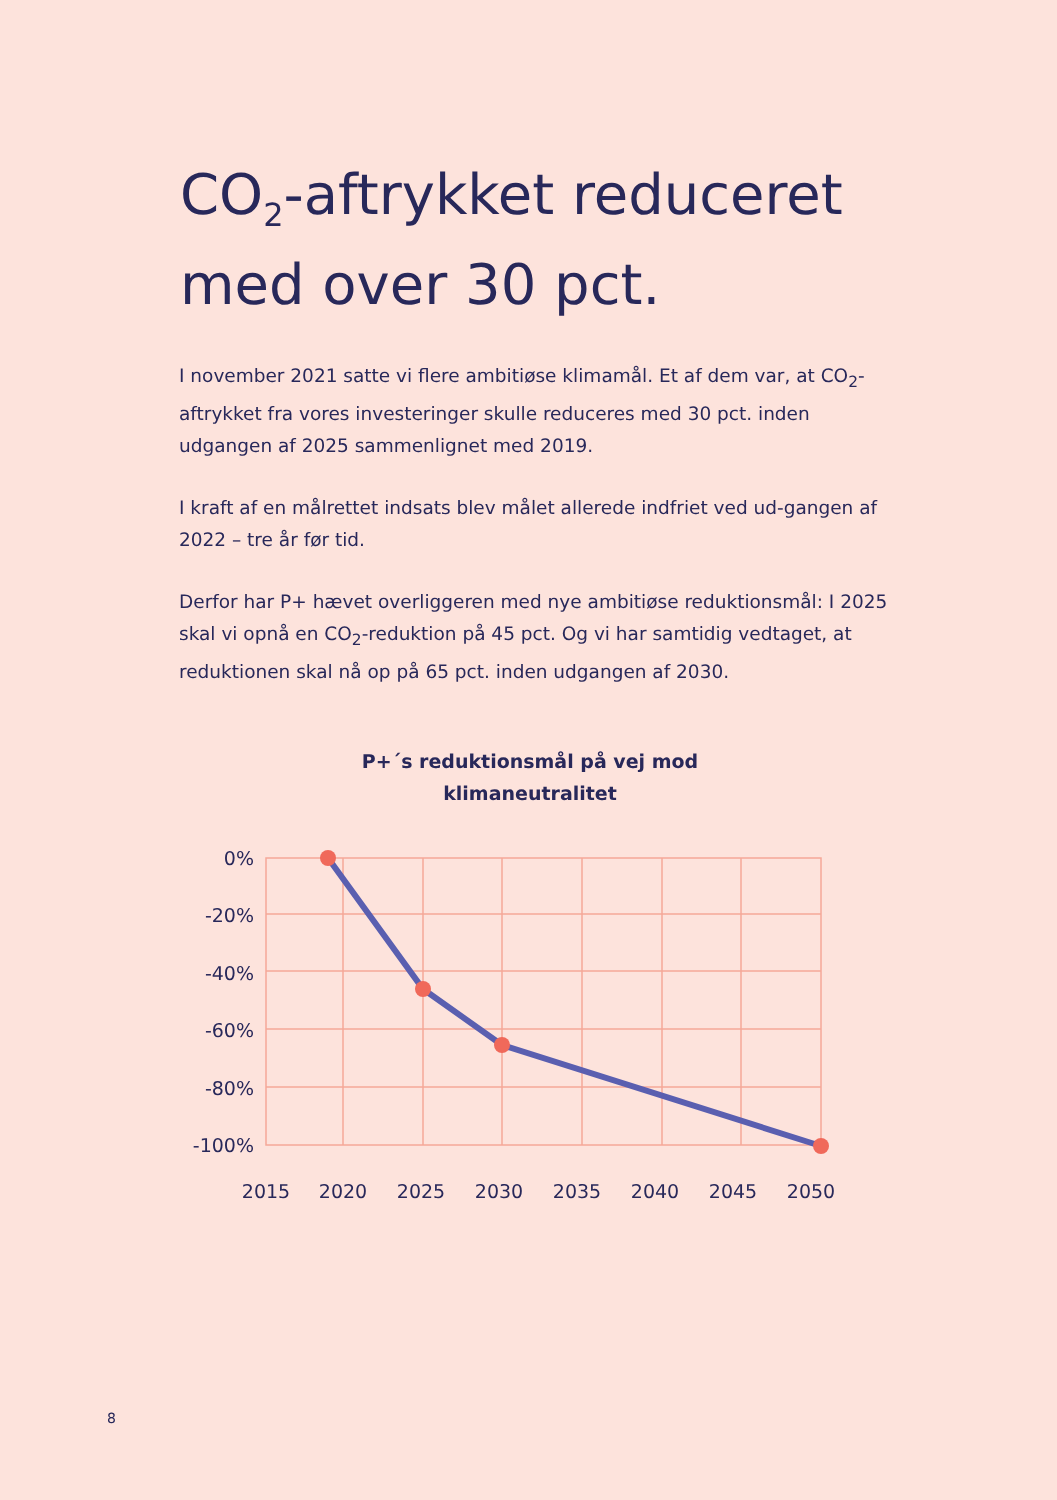CO<sub>2</sub>-aftrykket reduceret
med over 30 pct.
I november 2021 satte vi flere ambitiøse klimamål. Et af dem var, at CO<sub>2</sub>-aftrykket fra vores investeringer skulle reduceres med 30 pct. inden udgangen af 2025 sammenlignet med 2019.
I kraft af en målrettet indsats blev målet allerede indfriet ved ud-gangen af 2022 – tre år før tid.
Derfor har P+ hævet overliggeren med nye ambitiøse reduktionsmål: I 2025 skal vi opnå en CO<sub>2</sub>-reduktion på 45 pct. Og vi har samtidig vedtaget, at reduktionen skal nå op på 65 pct. inden udgangen af 2030.
P+´s reduktionsmål på vej mod klimaneutralitet
0%
-20%
-40%
-60%
-80%
-100%
2015
2020
2025
2030
2035
2040
2045
2050
8